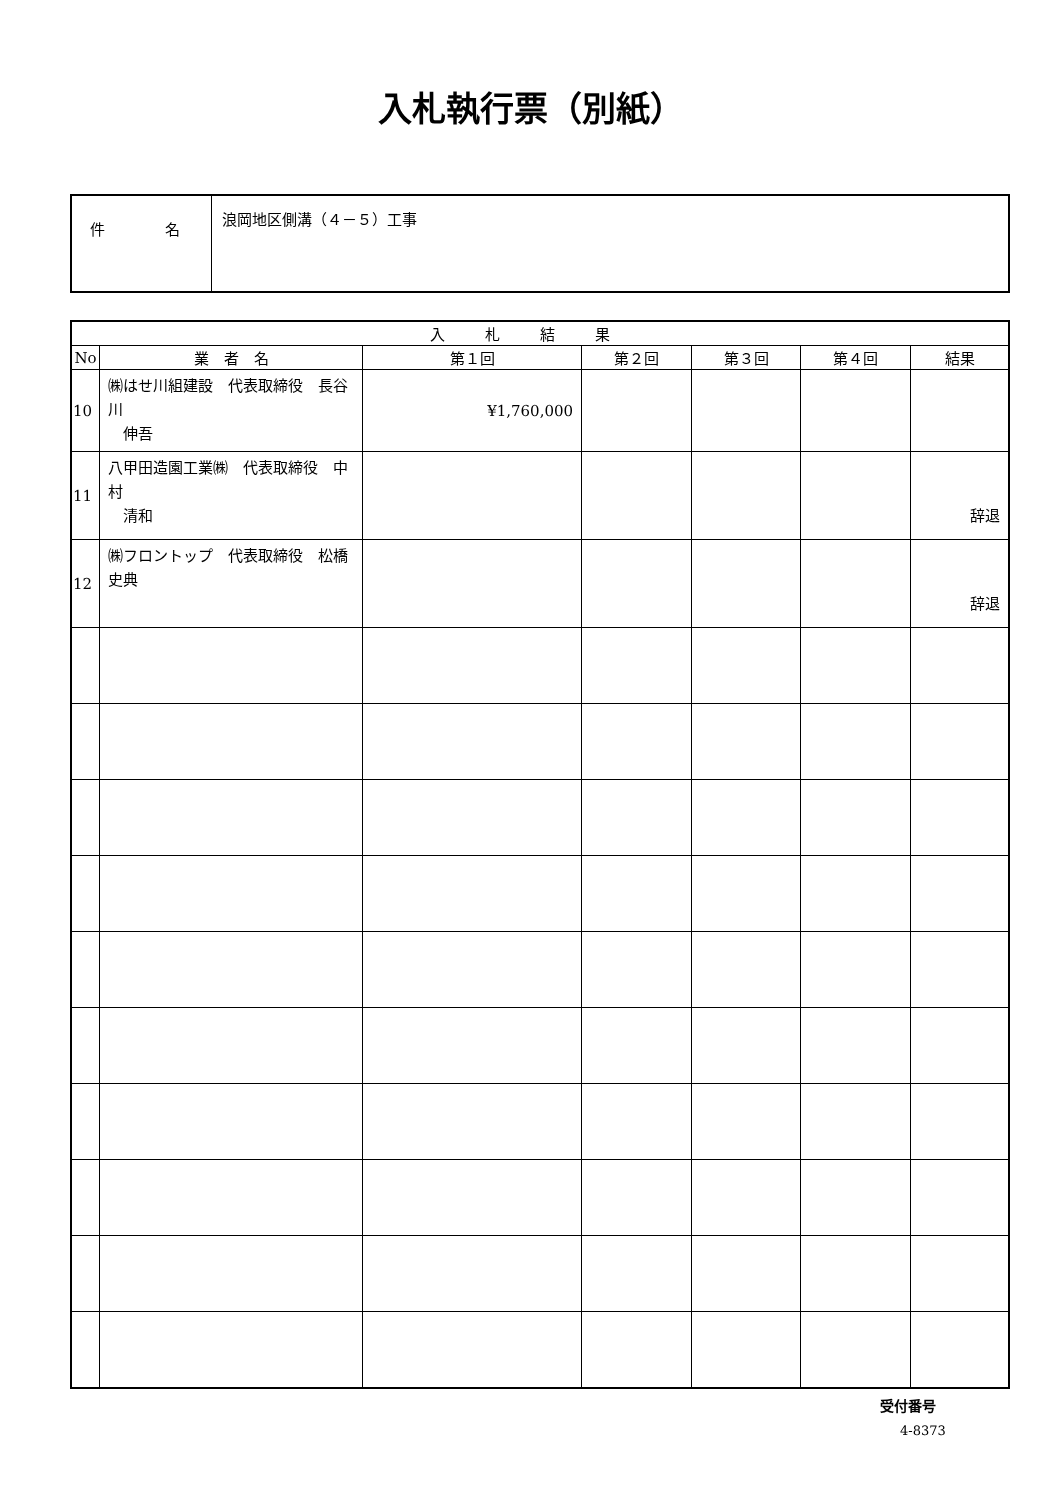入札執行票（別紙）
| 件 名 | 浪岡地区側溝（４－５）工事 |
| 入札結果 | | | | | | |
| --- | --- | --- | --- | --- | --- | --- |
| No | 業 者 名 | 第１回 | 第２回 | 第３回 | 第４回 | 結果 |
| 10 | ㈱はせ川組建設 代表取締役 長谷川 伸吾 | ¥1,760,000 | | | | |
| 11 | 八甲田造園工業㈱ 代表取締役 中村 清和 | | | | | 辞退 |
| 12 | ㈱フロントップ 代表取締役 松橋 史典 | | | | | 辞退 |
受付番号
4-8373